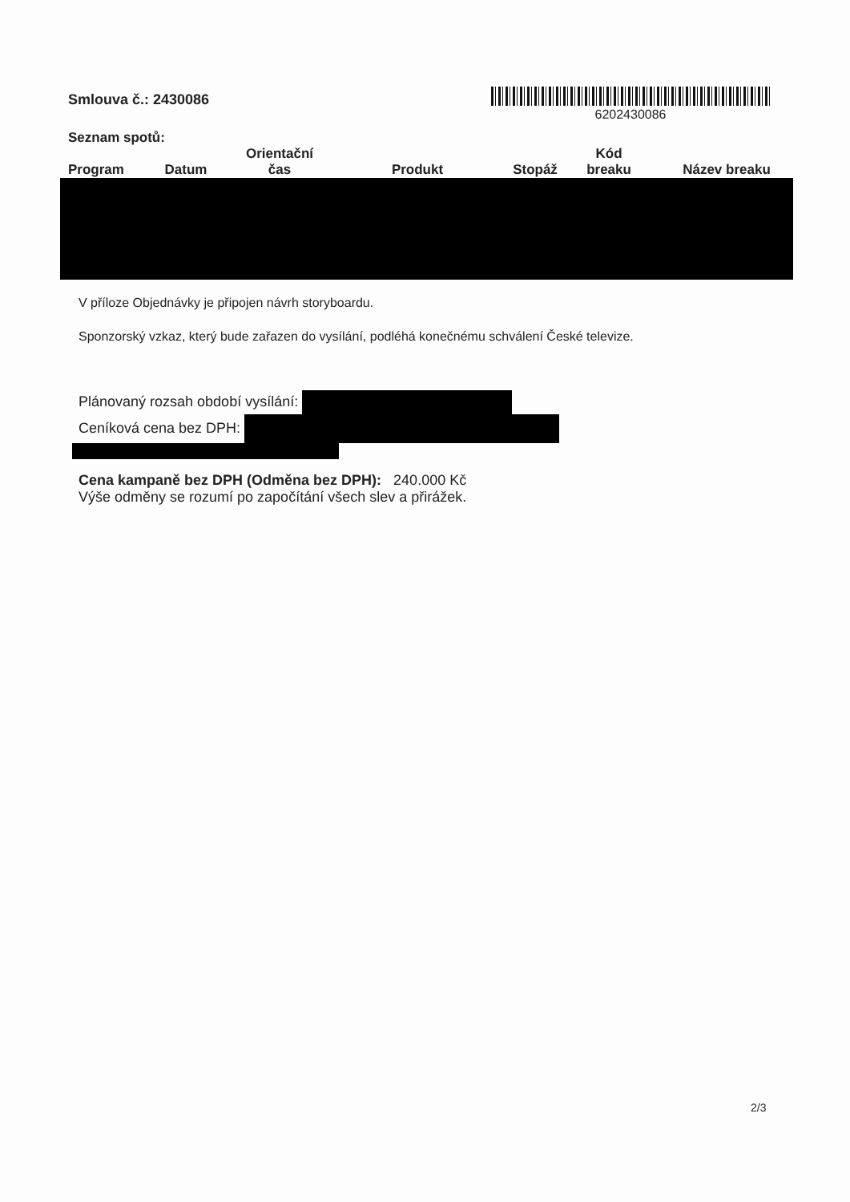Smlouva č.: 2430086
6202430086
Seznam spotů:
| Program | Datum | Orientační čas | Produkt | Stopáž | Kód breaku | Název breaku |
| --- | --- | --- | --- | --- | --- | --- |
V příloze Objednávky je připojen návrh storyboardu.
Sponzorský vzkaz, který bude zařazen do vysílání, podléhá konečnému schválení České televize.
Plánovaný rozsah období vysílání:
Ceníková cena bez DPH:
Cena kampaně bez DPH (Odměna bez DPH): 240.000 Kč
Výše odměny se rozumí po započítání všech slev a přirážek.
2/3